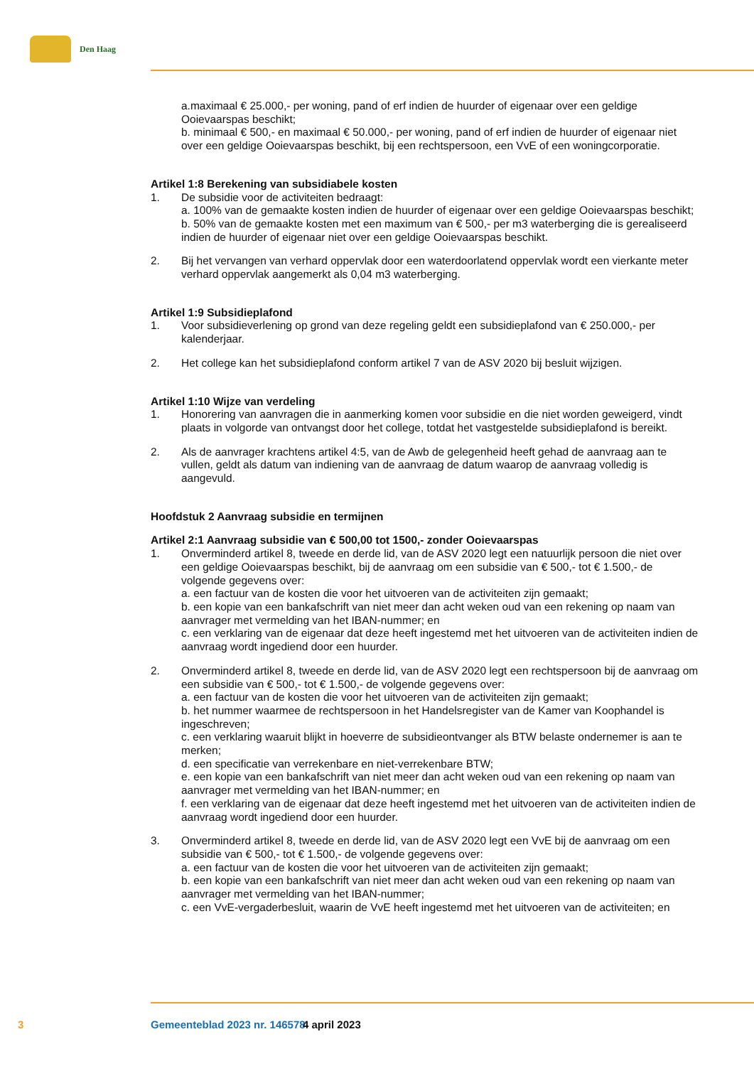Den Haag
a.maximaal € 25.000,- per woning, pand of erf indien de huurder of eigenaar over een geldige Ooievaarspas beschikt;
b. minimaal € 500,- en maximaal € 50.000,- per woning, pand of erf indien de huurder of eigenaar niet over een geldige Ooievaarspas beschikt, bij een rechtspersoon, een VvE of een woningcorporatie.
Artikel 1:8 Berekening van subsidiabele kosten
1. De subsidie voor de activiteiten bedraagt:
a. 100% van de gemaakte kosten indien de huurder of eigenaar over een geldige Ooievaarspas beschikt;
b. 50% van de gemaakte kosten met een maximum van € 500,- per m3 waterberging die is gerealiseerd indien de huurder of eigenaar niet over een geldige Ooievaarspas beschikt.
2. Bij het vervangen van verhard oppervlak door een waterdoorlatend oppervlak wordt een vierkante meter verhard oppervlak aangemerkt als 0,04 m3 waterberging.
Artikel 1:9 Subsidieplafond
1. Voor subsidieverlening op grond van deze regeling geldt een subsidieplafond van € 250.000,- per kalenderjaar.
2. Het college kan het subsidieplafond conform artikel 7 van de ASV 2020 bij besluit wijzigen.
Artikel 1:10 Wijze van verdeling
1. Honorering van aanvragen die in aanmerking komen voor subsidie en die niet worden geweigerd, vindt plaats in volgorde van ontvangst door het college, totdat het vastgestelde subsidieplafond is bereikt.
2. Als de aanvrager krachtens artikel 4:5, van de Awb de gelegenheid heeft gehad de aanvraag aan te vullen, geldt als datum van indiening van de aanvraag de datum waarop de aanvraag volledig is aangevuld.
Hoofdstuk 2 Aanvraag subsidie en termijnen
Artikel 2:1 Aanvraag subsidie van € 500,00 tot 1500,- zonder Ooievaarspas
1. Onverminderd artikel 8, tweede en derde lid, van de ASV 2020 legt een natuurlijk persoon die niet over een geldige Ooievaarspas beschikt, bij de aanvraag om een subsidie van € 500,- tot € 1.500,- de volgende gegevens over:
a. een factuur van de kosten die voor het uitvoeren van de activiteiten zijn gemaakt;
b. een kopie van een bankafschrift van niet meer dan acht weken oud van een rekening op naam van aanvrager met vermelding van het IBAN-nummer; en
c. een verklaring van de eigenaar dat deze heeft ingestemd met het uitvoeren van de activiteiten indien de aanvraag wordt ingediend door een huurder.
2. Onverminderd artikel 8, tweede en derde lid, van de ASV 2020 legt een rechtspersoon bij de aanvraag om een subsidie van € 500,- tot € 1.500,- de volgende gegevens over:
a. een factuur van de kosten die voor het uitvoeren van de activiteiten zijn gemaakt;
b. het nummer waarmee de rechtspersoon in het Handelsregister van de Kamer van Koophandel is ingeschreven;
c. een verklaring waaruit blijkt in hoeverre de subsidieontvanger als BTW belaste ondernemer is aan te merken;
d. een specificatie van verrekenbare en niet-verrekenbare BTW;
e. een kopie van een bankafschrift van niet meer dan acht weken oud van een rekening op naam van aanvrager met vermelding van het IBAN-nummer; en
f. een verklaring van de eigenaar dat deze heeft ingestemd met het uitvoeren van de activiteiten indien de aanvraag wordt ingediend door een huurder.
3. Onverminderd artikel 8, tweede en derde lid, van de ASV 2020 legt een VvE bij de aanvraag om een subsidie van € 500,- tot € 1.500,- de volgende gegevens over:
a. een factuur van de kosten die voor het uitvoeren van de activiteiten zijn gemaakt;
b. een kopie van een bankafschrift van niet meer dan acht weken oud van een rekening op naam van aanvrager met vermelding van het IBAN-nummer;
c. een VvE-vergaderbesluit, waarin de VvE heeft ingestemd met het uitvoeren van de activiteiten; en
3 Gemeenteblad 2023 nr. 146578 4 april 2023